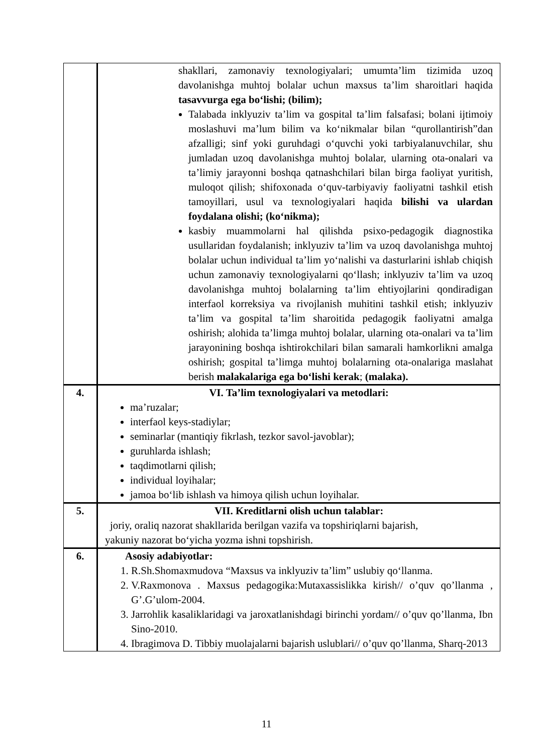| | shakllari, zamonaviy texnologiyalari; umumta’lim tizimida uzoq davolanishga muhtoj bolalar uchun maxsus ta’lim sharoitlari haqida tasavvurga ega bo‘lishi; (bilim); Talabada inklyuziv ta’lim va gospital ta’lim falsafasi; bolani ijtimoiy moslashuvi ma’lum bilim va ko‘nikmalar bilan “qurollantirish”dan afzalligi; sinf yoki guruhdagi o‘quvchi yoki tarbiyalanuvchilar, shu jumladan uzoq davolanishga muhtoj bolalar, ularning ota-onalari va ta’limiy jarayonni boshqa qatnashchilari bilan birga faoliyat yuritish, muloqot qilish; shifoxonada o‘quv-tarbiyaviy faoliyatni tashkil etish tamoyillari, usul va texnologiyalari haqida bilishi va ulardan foydalana olishi; (ko‘nikma); kasbiy muammolarni hal qilishda psixo-pedagogik diagnostika usullaridan foydalanish; inklyuziv ta’lim va uzoq davolanishga muhtoj bolalar uchun individual ta’lim yo‘nalishi va dasturlarini ishlab chiqish uchun zamonaviy texnologiyalarni qo‘llash; inklyuziv ta’lim va uzoq davolanishga muhtoj bolalarning ta’lim ehtiyojlarini qondiradigan interfaol korreksiya va rivojlanish muhitini tashkil etish; inklyuziv ta’lim va gospital ta’lim sharoitida pedagogik faoliyatni amalga oshirish; alohida ta’limga muhtoj bolalar, ularning ota-onalari va ta’lim jarayonining boshqa ishtirokchilari bilan samarali hamkorlikni amalga oshirish; gospital ta’limga muhtoj bolalarning ota-onalariga maslahat berish malakalariga ega bo‘lishi kerak ; (malaka). |
| 4. | VI. Ta’lim texnologiyalari va metodlari: ma’ruzalar; interfaol keys-stadiylar; seminarlar (mantiqiy fikrlash, tezkor savol-javoblar); guruhlarda ishlash; taqdimotlarni qilish; individual loyihalar; jamoa bo‘lib ishlash va himoya qilish uchun loyihalar. |
| 5. | VII. Kreditlarni olish uchun talablar: joriy, oraliq nazorat shakllarida berilgan vazifa va topshiriqlarni bajarish, yakuniy nazorat bo‘yicha yozma ishni topshirish. |
| 6. | Asosiy adabiyotlar: 1. R.Sh.Shomaxmudova “Maxsus va inklyuziv ta’lim” uslubiy qo‘llanma. 2. V.Raxmonova . Maxsus pedagogika:Mutaxassislikka kirish// o’quv qo’llanma , G’.G’ulom-2004. 3. Jarrohlik kasaliklaridagi va jaroxatlanishdagi birinchi yordam// o’quv qo’llanma, Ibn Sino-2010. 4. Ibragimova D. Tibbiy muolajalarni bajarish uslublari// o’quv qo’llanma, Sharq-2013 |
11